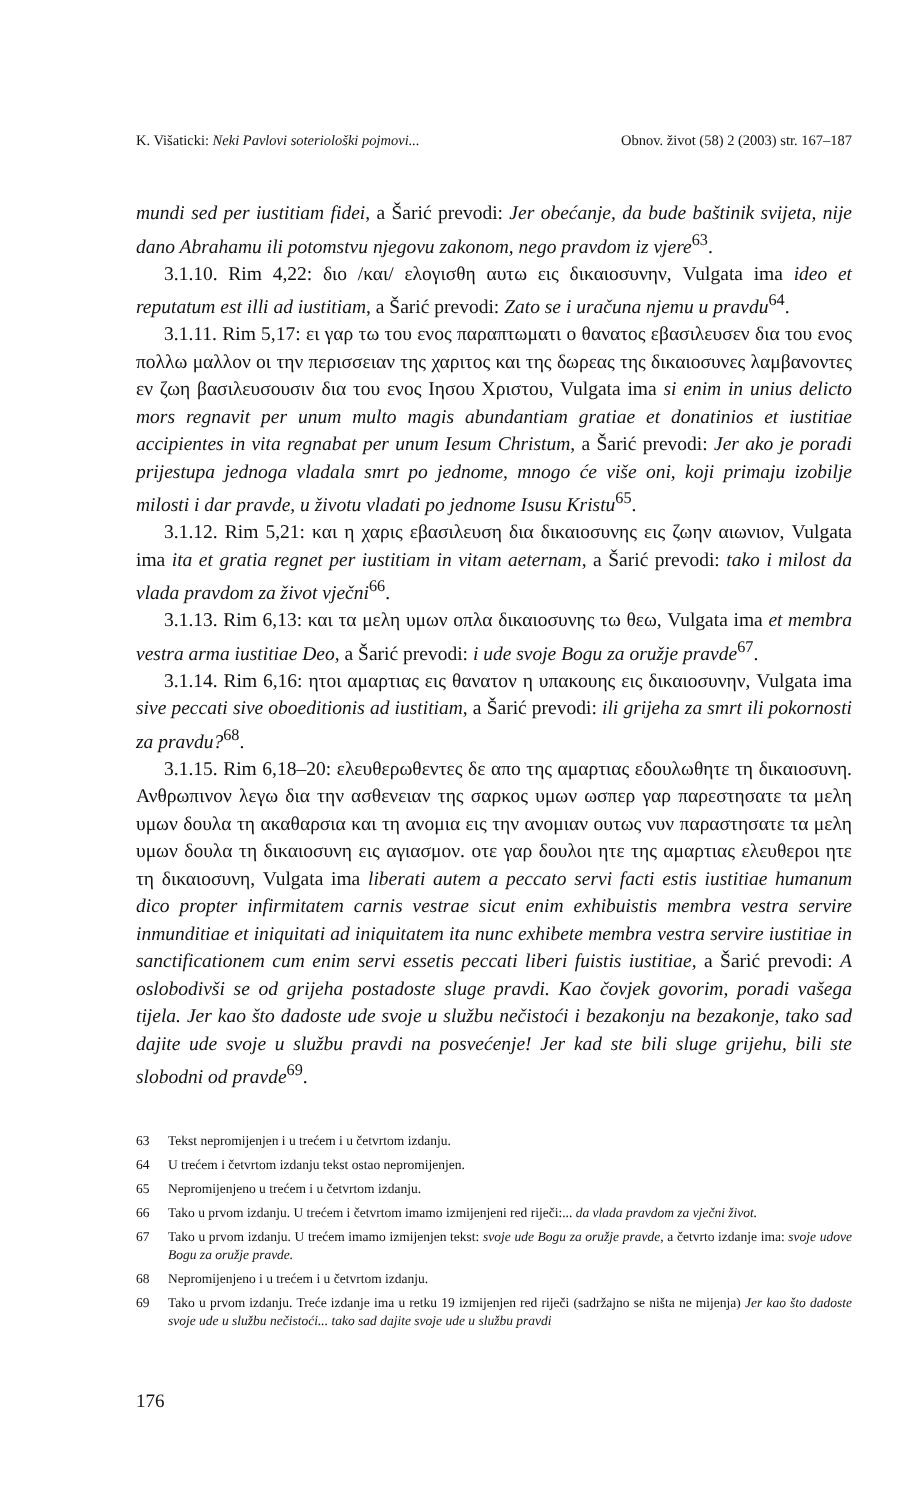K. Višaticki: Neki Pavlovi soteriološki pojmovi... Obnov. život (58) 2 (2003) str. 167–187
mundi sed per iustitiam fidei, a Šarić prevodi: Jer obećanje, da bude baštinik svijeta, nije dano Abrahamu ili potomstvu njegovu zakonom, nego pravdom iz vjere<sup>63</sup>.
3.1.10. Rim 4,22: διο /και/ ελογισθη αυτω εις δικαιοσυνην, Vulgata ima ideo et reputatum est illi ad iustitiam, a Šarić prevodi: Zato se i uračuna njemu u pravdu<sup>64</sup>.
3.1.11. Rim 5,17: ει γαρ τω του ενος παραπτωματι ο θανατος εβασιλευσεν δια του ενος πολλω μαλλον οι την περισσειαν της χαριτος και της δωρεας της δικαιοσυνες λαμβανοντες εν ζωη βασιλευσουσιν δια του ενος Ιησου Χριστου, Vulgata ima si enim in unius delicto mors regnavit per unum multo magis abundantiam gratiae et donatinios et iustitiae accipientes in vita regnabat per unum Iesum Christum, a Šarić prevodi: Jer ako je poradi prijestupa jednoga vladala smrt po jednome, mnogo će više oni, koji primaju izobilje milosti i dar pravde, u životu vladati po jednome Isusu Kristu<sup>65</sup>.
3.1.12. Rim 5,21: και η χαρις εβασιλευση δια δικαιοσυνης εις ζωην αιωνιον, Vulgata ima ita et gratia regnet per iustitiam in vitam aeternam, a Šarić prevodi: tako i milost da vlada pravdom za život vječni<sup>66</sup>.
3.1.13. Rim 6,13: και τα μελη υμων οπλα δικαιοσυνης τω θεω, Vulgata ima et membra vestra arma iustitiae Deo, a Šarić prevodi: i ude svoje Bogu za oružje pravde<sup>67</sup>.
3.1.14. Rim 6,16: ητοι αμαρτιας εις θανατον η υπακουης εις δικαιοσυνην, Vulgata ima sive peccati sive oboeditionis ad iustitiam, a Šarić prevodi: ili grijeha za smrt ili pokornosti za pravdu?<sup>68</sup>.
3.1.15. Rim 6,18–20: ελευθερωθεντες δε απο της αμαρτιας εδουλωθητε τη δικαιοσυνη. Ανθρωπινον λεγω δια την ασθενειαν της σαρκος υμων ωσπερ γαρ παρεστησατε τα μελη υμων δουλα τη ακαθαρσια και τη ανομια εις την ανομιαν ουτως νυν παραστησατε τα μελη υμων δουλα τη δικαιοσυνη εις αγιασμον. οτε γαρ δουλοι ητε της αμαρτιας ελευθεροι ητε τη δικαιοσυνη, Vulgata ima liberati autem a peccato servi facti estis iustitiae humanum dico propter infirmitatem carnis vestrae sicut enim exhibuistis membra vestra servire inmunditiae et iniquitati ad iniquitatem ita nunc exhibete membra vestra servire iustitiae in sanctificationem cum enim servi essetis peccati liberi fuistis iustitiae, a Šarić prevodi: A oslobodivši se od grijeha postadoste sluge pravdi. Kao čovjek govorim, poradi vašega tijela. Jer kao što dadoste ude svoje u službu nečistoći i bezakonju na bezakonje, tako sad dajite ude svoje u službu pravdi na posvećenje! Jer kad ste bili sluge grijehu, bili ste slobodni od pravde<sup>69</sup>.
63 Tekst nepromijenjen i u trećem i u četvrtom izdanju.
64 U trećem i četvrtom izdanju tekst ostao nepromijenjen.
65 Nepromijenjeno u trećem i u četvrtom izdanju.
66 Tako u prvom izdanju. U trećem i četvrtom imamo izmijenjeni red riječi:... da vlada pravdom za vječni život.
67 Tako u prvom izdanju. U trećem imamo izmijenjen tekst: svoje ude Bogu za oružje pravde, a četvrto izdanje ima: svoje udove Bogu za oružje pravde.
68 Nepromijenjeno i u trećem i u četvrtom izdanju.
69 Tako u prvom izdanju. Treće izdanje ima u retku 19 izmijenjen red riječi (sadržajno se ništa ne mijenja) Jer kao što dadoste svoje ude u službu nečistoći... tako sad dajite svoje ude u službu pravdi
176